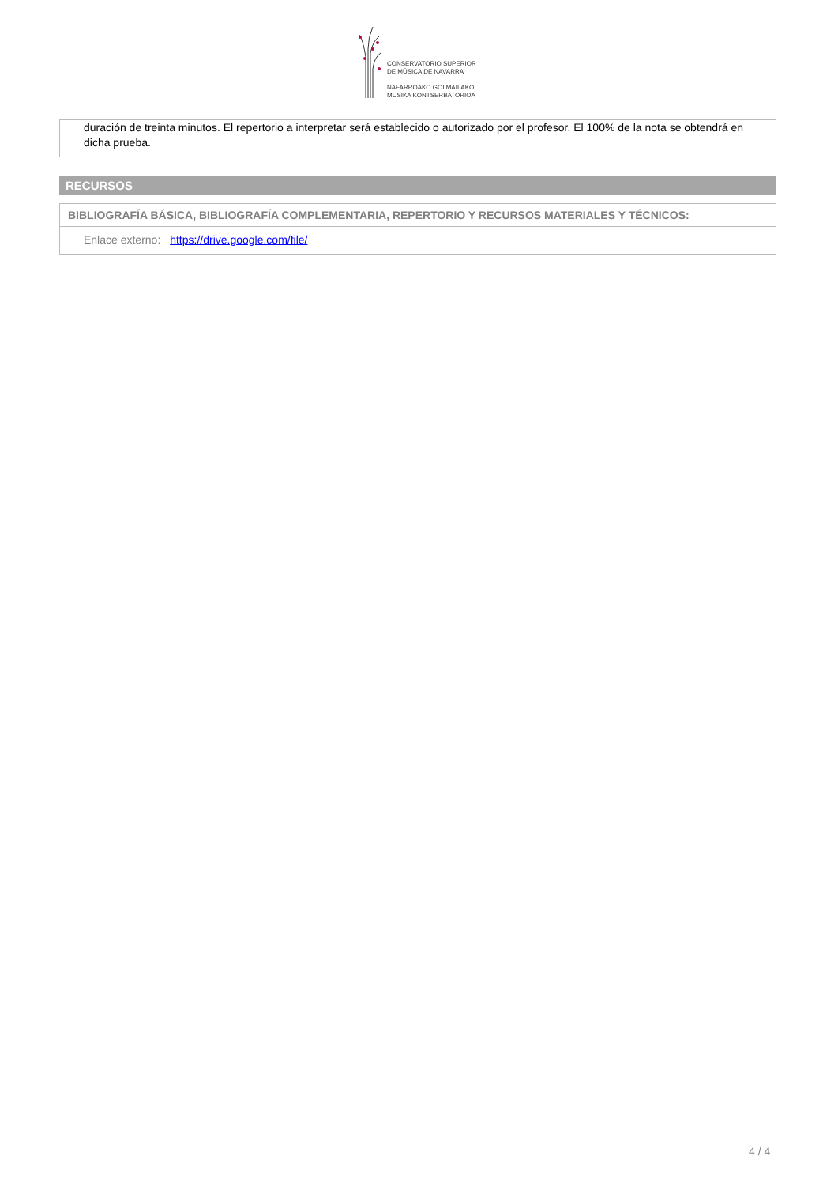CONSERVATORIO SUPERIOR
DE MÚSICA DE NAVARRA
NAFARROAKO GOI MAILAKO
MUSIKA KONTSERBATORIOA
duración de treinta minutos. El repertorio a interpretar será establecido o autorizado por el profesor. El 100% de la nota se obtendrá en dicha prueba.
RECURSOS
BIBLIOGRAFÍA BÁSICA, BIBLIOGRAFÍA COMPLEMENTARIA, REPERTORIO Y RECURSOS MATERIALES Y TÉCNICOS:
Enlace externo: https://drive.google.com/file/
4 / 4